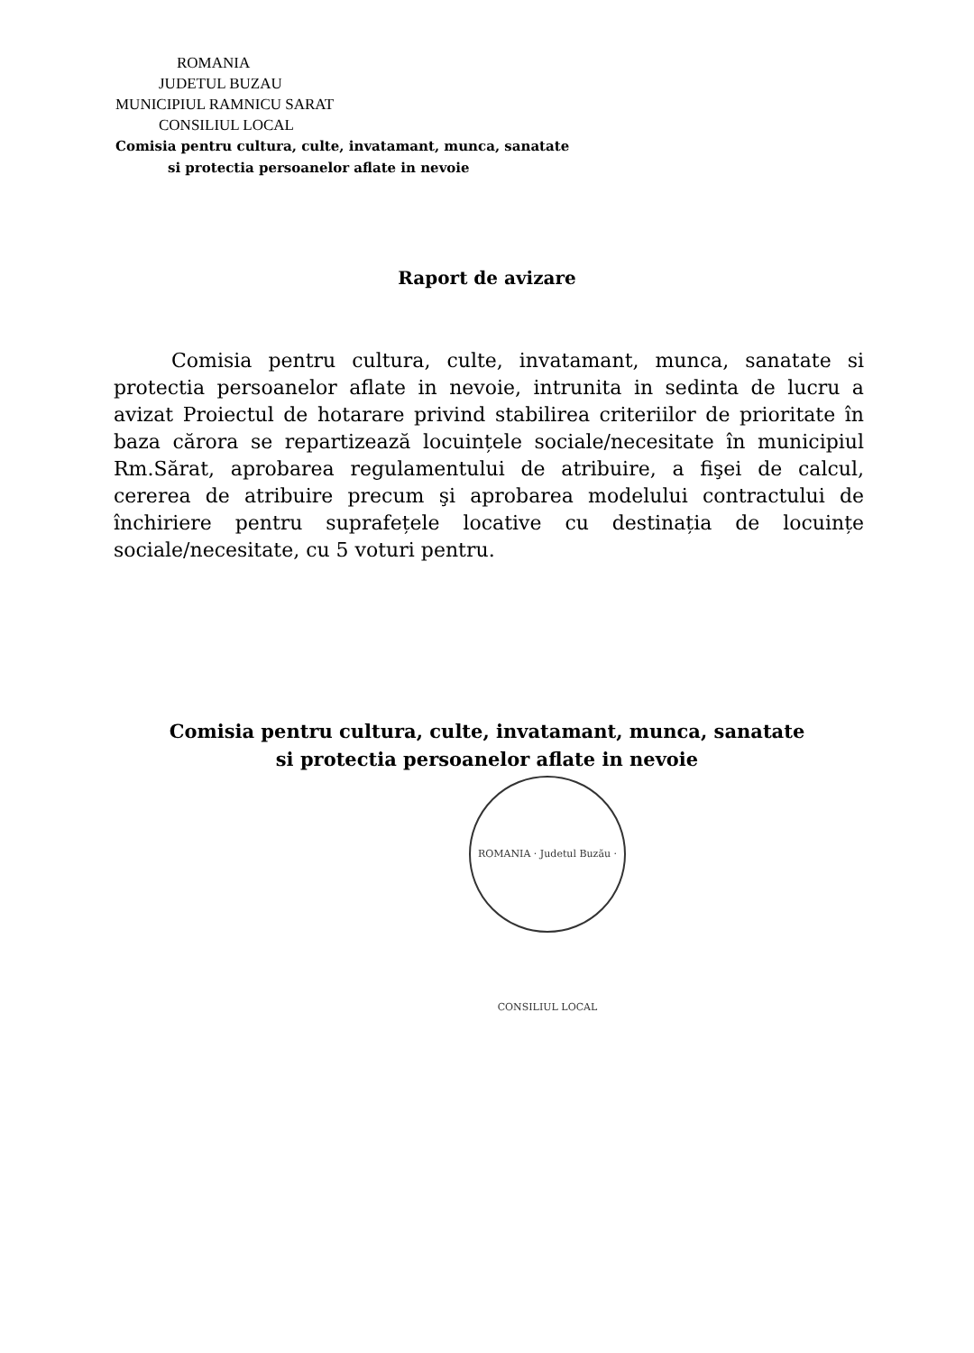ROMANIA
JUDETUL BUZAU
MUNICIPIUL RAMNICU SARAT
CONSILIUL LOCAL
Comisia pentru cultura, culte, invatamant, munca, sanatate
si protectia persoanelor aflate in nevoie
Raport de avizare
Comisia pentru cultura, culte, invatamant, munca, sanatate si protectia persoanelor aflate in nevoie, intrunita in sedinta de lucru a avizat Proiectul de hotarare privind stabilirea criteriilor de prioritate în baza cărora se repartizează locuințele sociale/necesitate în municipiul Rm.Sărat, aprobarea regulamentului de atribuire, a fişei de calcul, cererea de atribuire precum şi aprobarea modelului contractului de închiriere pentru suprafețele locative cu destinația de locuințe sociale/necesitate, cu 5 voturi pentru.
Comisia pentru cultura, culte, invatamant, munca, sanatate
si protectia persoanelor aflate in nevoie
ROMANIA · Judetul Buzău · CONSILIUL LOCAL